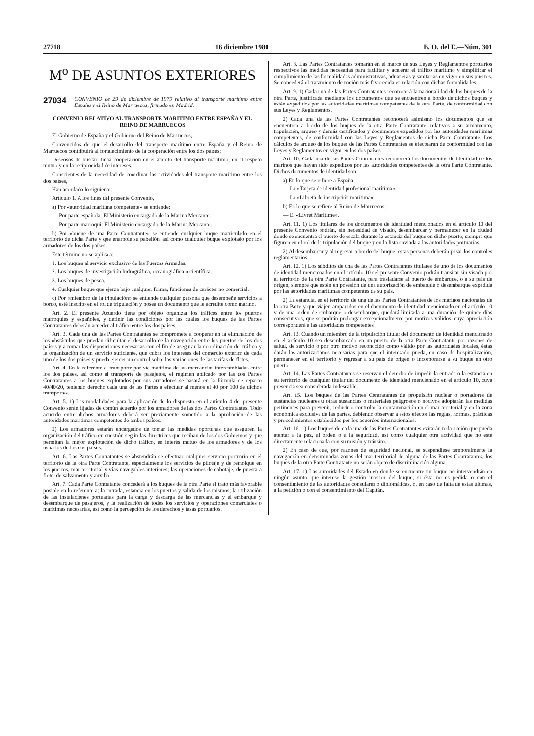27718 16 diciembre 1980 B. O. del E.—Núm. 301
M<sup>o</sup> DE ASUNTOS EXTERIORES
27034 CONVENIO de 29 de diciembre de 1979 relativo al transporte marítimo entre España y el Reino de Marruecos, firmado en Madrid.
CONVENIO RELATIVO AL TRANSPORTE MARITIMO ENTRE ESPAÑA Y EL REINO DE MARRUECOS
El Gobierno de España y el Gobierno del Reino de Marruecos,
Convencidos de que el desarrollo del transporte marítimo entre España y el Reino de Marruecos contribuirá al fortalecimiento de la cooperación entre los dos países;
Deseosos de buscar dicha cooperación en el ámbito del transporte marítimo, en el respeto mutuo y en la reciprocidad de intereses;
Conscientes de la necesidad de coordinar las actividades del transporte marítimo entre los dos países,
Han acordado lo siguiente:
Artículo 1. A los fines del presente Convenio,
a) Por «autoridad marítima competente» se entiende:
— Por parte española: El Ministerio encargado de la Marina Mercante.
— Por parte marroquí: El Ministerio encargado de la Marina Mercante.
b) Por «buque de una Parte Contratante» se entiende cualquier buque matriculado en el territorio de dicha Parte y que enarbole su pabellón, así como cualquier buque explotado por los armadores de los dos países.
Este término no se aplica a:
1. Los buques al servicio exclusivo de las Fuerzas Armadas.
2. Los buques de investigación hidrográfica, oceanográfica o científica.
3. Los buques de pesca.
4. Cualquier buque que ejerza bajo cualquier forma, funciones de carácter no comercial.
c) Por «miembro de la tripulación» se entiende cualquier persona que desempeñe servicios a bordo, esté inscrito en el rol de tripulación y posea un documento que le acredite como marino.
Art. 2. El presente Acuerdo tiene por objeto organizar los tráficos entre los puertos marroquíes y españoles, y definir las condiciones por las cuales los buques de las Partes Contratantes deberán acceder al tráfico entre los dos países.
Art. 3. Cada una de las Partes Contratantes se compromete a cooperar en la eliminación de los obstáculos que puedan dificultar el desarrollo de la navegación entre los puertos de los dos países y a tomar las disposiciones necesarias con el fin de asegurar la coordinación del tráfico y la organización de un servicio suficiente, que cubra los intereses del comercio exterior de cada uno de los dos países y pueda ejercer un control sobre las variaciones de las tarifas de fletes.
Art. 4. En lo referente al transporte por vía marítima de las mercancías intercambiadas entre los dos países, así como al transporte de pasajeros, el régimen aplicado por las dos Partes Contratantes a los buques explotados por sus armadores se basará en la fórmula de reparto 40/40/20, teniendo derecho cada una de las Partes a efectuar al menos el 40 por 100 de dichos transportes.
Art. 5. 1) Las modalidades para la aplicación de lo dispuesto en el artículo 4 del presente Convenio serán fijadas de común acuerdo por los armadores de las dos Partes Contratantes. Todo acuerdo entre dichos armadores deberá ser previamente sometido a la aprobación de las autoridades marítimas competentes de ambos países.
2) Los armadores estarán encargados de tomar las medidas oportunas que aseguren la organización del tráfico en cuestión según las directrices que reciban de los dos Gobiernos y que permitan la mejor explotación de dicho tráfico, en interés mutuo de los armadores y de los usuarios de los dos países.
Art. 6. Las Partes Contratantes se abstendrán de efectuar cualquier servicio portuario en el territorio de la otra Parte Contratante, especialmente los servicios de pilotaje y de remolque en los puertos, mar territorial y vías navegables interiores; las operaciones de cabotaje, de puesta a flote, de salvamento y auxilio.
Art. 7. Cada Parte Contratante concederá a los buques de la otra Parte el trato más favorable posible en lo referente a: la entrada, estancia en los puertos y salida de los mismos; la utilización de las instalaciones portuarias para la carga y descarga de las mercancías y el embarque y desembarque de pasajeros, y la realización de todos los servicios y operaciones comerciales o marítimas necesarias, así como la percepción de los derechos y tasas portuarios.
Art. 8. Las Partes Contratantes tomarán en el marco de sus Leyes y Reglamentos portuarios respectivos las medidas necesarias para facilitar y acelerar el tráfico marítimo y simplificar el cumplimiento de las formalidades administrativas, aduaneras y sanitarias en vigor en sus puertos. Se concederá el tratamiento de nación más favorecida en relación con dichas formalidades.
Art. 9. 1) Cada una de las Partes Contratantes reconocerá la nacionalidad de los buques de la otra Parte, justificada mediante los documentos que se encuentren a bordo de dichos buques y estén expedidos por las autoridades marítimas competentes de la otra Parte, de conformidad con sus Leyes y Reglamentos.
2) Cada una de las Partes Contratantes reconocerá asimismo los documentos que se encuentren a bordo de los buques de la otra Parte Contratante, relativos a su armamento, tripulación, arqueo y demás certificados y documentos expedidos por las autoridades marítimas competentes, de conformidad con las Leyes y Reglamentos de dicha Parte Contratante. Los cálculos de arqueo de los buques de las Partes Contratantes se efectuarán de conformidad con las Leyes y Reglamentos en vigor en los dos países
Art. 10. Cada una de las Partes Contratantes reconocerá los documentos de identidad de los marinos que hayan sido expedidos por las autoridades competentes de la otra Parte Contratante. Dichos documentos de identidad son:
a) En lo que se refiere a España:
— La «Tarjeta de identidad profesional marítima».
— La «Libreta de inscripción marítima».
b) En lo que se refiere al Reino de Marruecos:
— El «Livret Maritime».
Art. 11. 1) Los titulares de los documentos de identidad mencionados en el artículo 10 del presente Convenio podrán, sin necesidad de visado, desembarcar y permanecer en la ciudad donde se encuentra el puerto de escala durante la estancia del buque en dicho puerto, siempre que figuren en el rol de la tripulación del buque y en la lista enviada a las autoridades portuarias.
2) Al desembarcar y al regresar a bordo del buque, estas personas deberán pasar los controles reglamentarios.
Art. 12. 1) Los súbditos de una de las Partes Contratantes titulares de uno de los documentos de identidad mencionados en el artículo 10 del presente Convenio podrán transitar sin visado por el territorio de la otra Parte Contratante, para trasladarse al puerto de embarque, o a su país de origen, siempre que estén en posesión de una autorización de embarque o desembarque expedida por las autoridades marítimas competentes de su país.
2) La estancia, en el territorio de una de las Partes Contratantes de los marinos nacionales de la otra Parte y que viajen amparados en el documento de identidad mencionado en el artículo 10 y de una orden de embarque o desembarque, quedará limitada a una duración de quince días consecutivos, que se podrán prolongar excepcionalmente por motivos válidos, cuya apreciación corresponderá a las autoridades competentes.
Art. 13. Cuando un miembro de la tripulación titular del documento de identidad mencionado en el artículo 10 sea desembarcado en un puerto de la otra Parte Contratante por razones de salud, de servicio o por otro motivo reconocido como válido por las autoridades locales, éstas darán las autorizaciones necesarias para que el interesado pueda, en caso de hospitalización, permanecer en el territorio y regresar a su país de origen o incorporarse a su buque en otro puerto.
Art. 14. Las Partes Contratantes se reservan el derecho de impedir la entrada o la estancia en su territorio de cualquier titular del documento de identidad mencionado en el artículo 10, cuya presencia sea considerada indeseable.
Art. 15. Los buques de las Partes Contratantes de propulsión nuclear o portadores de sustancias nucleares u otras sustancias o materiales peligrosos o nocivos adoptarán las medidas pertinentes para prevenir, reducir o controlar la contaminación en el mar territorial y en la zona económica exclusiva de las partes, debiendo observar a estos efectos las reglas, normas, prácticas y procedimientos establecidos por los acuerdos internacionales.
Art. 16. 1) Los buques de cada una de las Partes Contratantes evitarán toda acción que pueda atentar a la paz, al orden o a la seguridad, así como cualquier otra actividad que no esté directamente relacionada con su misión y tránsito.
2) En caso de que, por razones de seguridad nacional, se suspendiese temporalmente la navegación en determinadas zonas del mar territorial de alguna de las Partes Contratantes, los buques de la otra Parte Contratante no serán objeto de discriminación alguna.
Art. 17. 1) Las autoridades del Estado en donde se encuentre un buque no intervendrán en ningún asunto que interese la gestión interior del buque, si ésta no es pedida o con el consentimiento de las autoridades consulares o diplomáticas, o, en caso de falta de estas últimas, a la petición o con el consentimiento del Capitán.